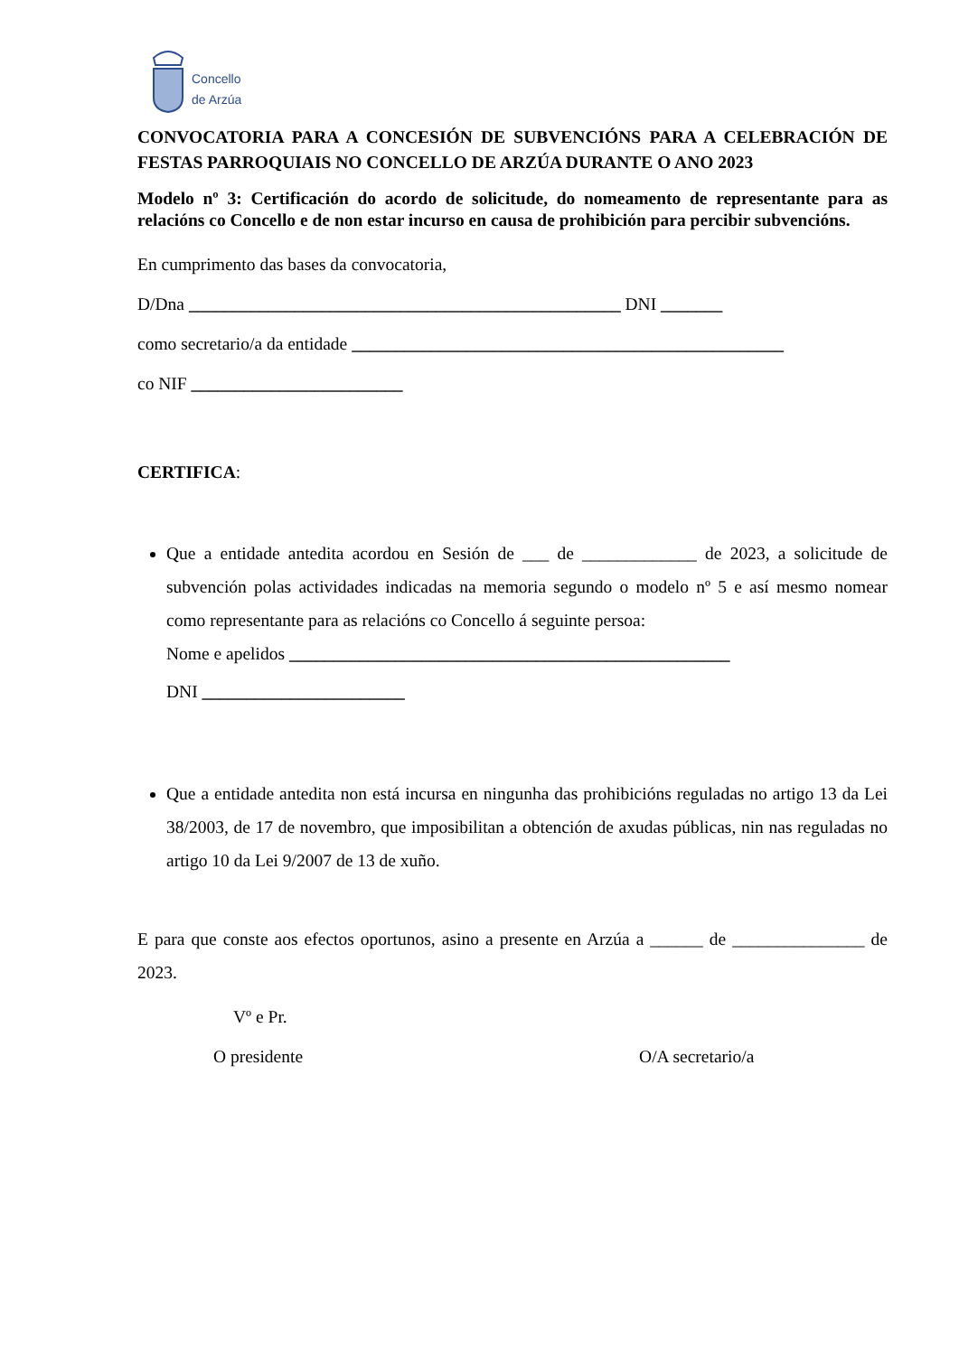Concello
de Arzúa
CONVOCATORIA PARA A CONCESIÓN DE SUBVENCIÓNS PARA A CELEBRACIÓN DE FESTAS PARROQUIAIS NO CONCELLO DE ARZÚA DURANTE O ANO 2023
Modelo nº 3: Certificación do acordo de solicitude, do nomeamento de representante para as relacións co Concello e de non estar incurso en causa de prohibición para percibir subvencións.
En cumprimento das bases da convocatoria,
D/Dna _________________________________________________ DNI _______
como secretario/a da entidade _________________________________________________
co NIF ________________________
CERTIFICA:
Que a entidade antedita acordou en Sesión de ___ de _____________ de 2023, a solicitude de subvención polas actividades indicadas na memoria segundo o modelo nº 5 e así mesmo nomear como representante para as relacións co Concello á seguinte persoa:
Nome e apelidos __________________________________________________
DNI _______________________
Que a entidade antedita non está incursa en ningunha das prohibicións reguladas no artigo 13 da Lei 38/2003, de 17 de novembro, que imposibilitan a obtención de axudas públicas, nin nas reguladas no artigo 10 da Lei 9/2007 de 13 de xuño.
E para que conste aos efectos oportunos, asino a presente en Arzúa a ______ de _______________ de 2023.
Vº e Pr.
O presidente O/A secretario/a